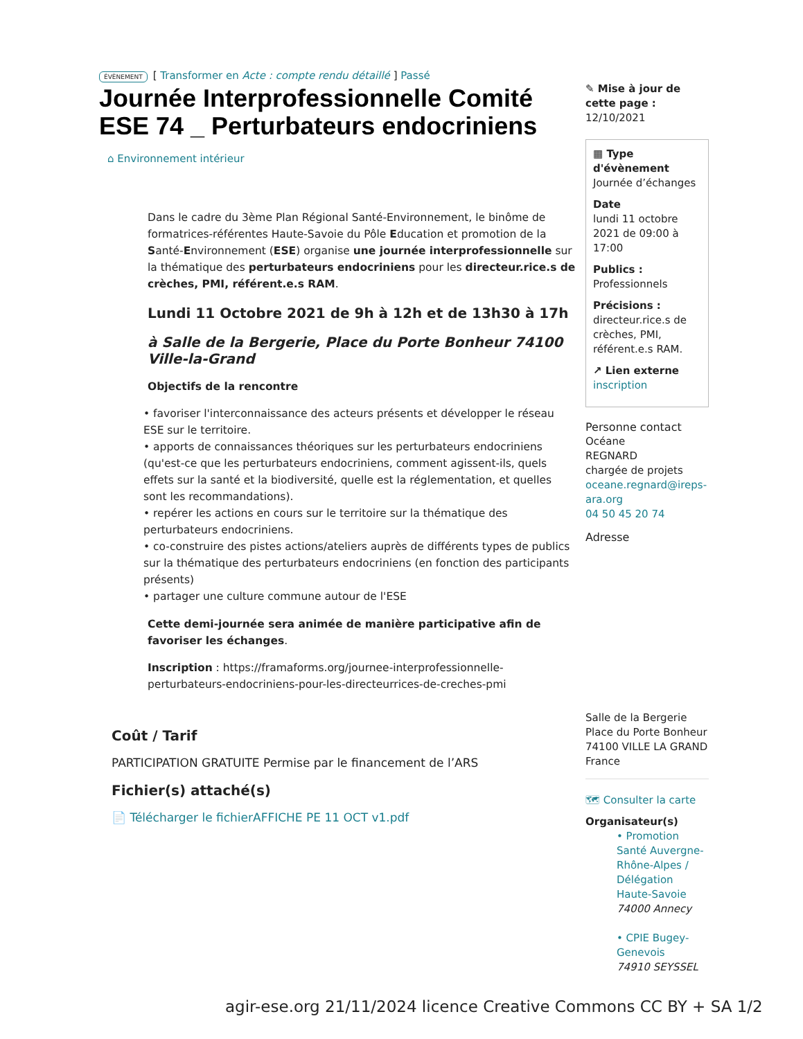ÉVÈNEMENT [ Transformer en Acte : compte rendu détaillé ] Passé
Journée Interprofessionnelle Comité ESE 74 _ Perturbateurs endocriniens
⌂ Environnement intérieur
Dans le cadre du 3ème Plan Régional Santé-Environnement, le binôme de formatrices-référentes Haute-Savoie du Pôle Education et promotion de la Santé-Environnement (ESE) organise une journée interprofessionnelle sur la thématique des perturbateurs endocriniens pour les directeur.rice.s de crèches, PMI, référent.e.s RAM.
Lundi 11 Octobre 2021 de 9h à 12h et de 13h30 à 17h
à Salle de la Bergerie, Place du Porte Bonheur 74100 Ville-la-Grand
Objectifs de la rencontre
• favoriser l'interconnaissance des acteurs présents et développer le réseau ESE sur le territoire.
• apports de connaissances théoriques sur les perturbateurs endocriniens (qu'est-ce que les perturbateurs endocriniens, comment agissent-ils, quels effets sur la santé et la biodiversité, quelle est la réglementation, et quelles sont les recommandations).
• repérer les actions en cours sur le territoire sur la thématique des perturbateurs endocriniens.
• co-construire des pistes actions/ateliers auprès de différents types de publics sur la thématique des perturbateurs endocriniens (en fonction des participants présents)
• partager une culture commune autour de l'ESE
Cette demi-journée sera animée de manière participative afin de favoriser les échanges.
Inscription : https://framaforms.org/journee-interprofessionnelle-perturbateurs-endocriniens-pour-les-directeurrices-de-creches-pmi
Coût / Tarif
PARTICIPATION GRATUITE Permise par le financement de l’ARS
Fichier(s) attaché(s)
📄 Télécharger le fichierAFFICHE PE 11 OCT v1.pdf
✎ Mise à jour de cette page :
12/10/2021
▦ Type d'évènement
Journée d’échanges
Date
lundi 11 octobre 2021 de 09:00 à 17:00
Publics :
Professionnels
Précisions :
directeur.rice.s de crèches, PMI, référent.e.s RAM.
↗ Lien externe
inscription
Personne contact
Océane
REGNARD
chargée de projets
oceane.regnard@ireps-ara.org
04 50 45 20 74
Adresse
Salle de la Bergerie
Place du Porte Bonheur
74100 VILLE LA GRAND
France
🗺 Consulter la carte
Organisateur(s)
• Promotion Santé Auvergne-Rhône-Alpes / Délégation Haute-Savoie
74000 Annecy
• CPIE Bugey-Genevois
74910 SEYSSEL
agir-ese.org 21/11/2024 licence Creative Commons CC BY + SA 1/2